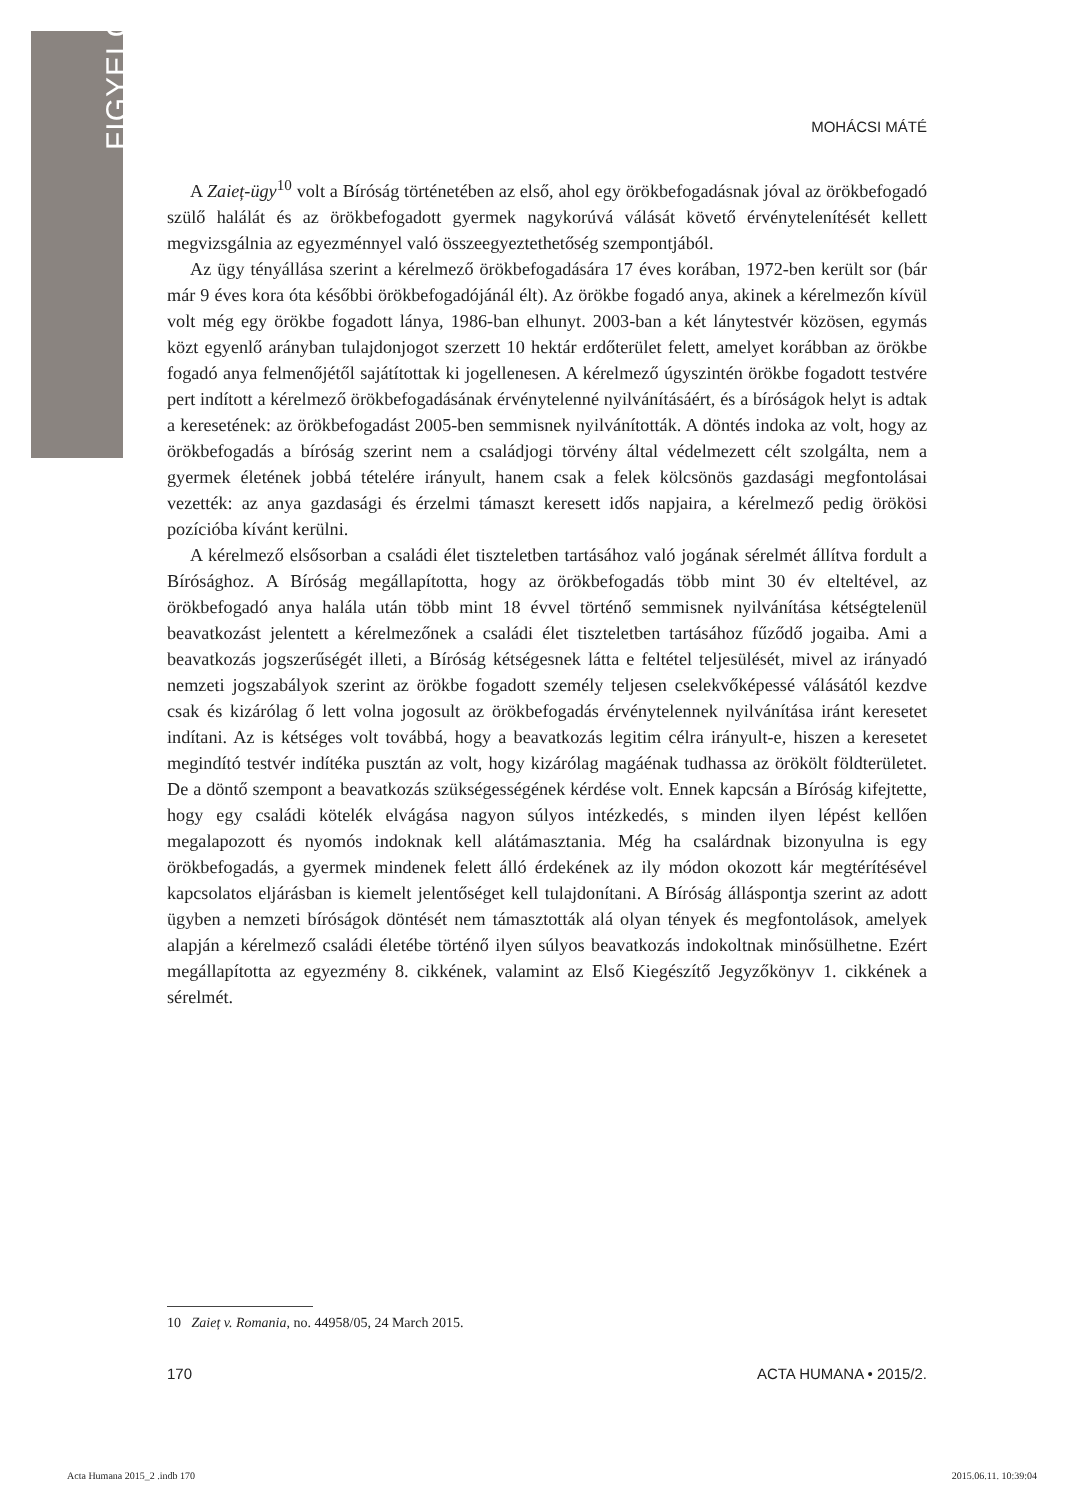FIGYELŐ
MOHÁCSI MÁTÉ
A Zaieț-ügy<sup>10</sup> volt a Bíróság történetében az első, ahol egy örökbefogadásnak jóval az örökbefogadó szülő halálát és az örökbefogadott gyermek nagykorúvá válását követő érvénytelenítését kellett megvizsgálnia az egyezménnyel való összeegyeztethetőség szempontjából.
Az ügy tényállása szerint a kérelmező örökbefogadására 17 éves korában, 1972-ben került sor (bár már 9 éves kora óta későbbi örökbefogadójánál élt). Az örökbe fogadó anya, akinek a kérelmezőn kívül volt még egy örökbe fogadott lánya, 1986-ban elhunyt. 2003-ban a két lánytestvér közösen, egymás közt egyenlő arányban tulajdonjogot szerzett 10 hektár erdőterület felett, amelyet korábban az örökbe fogadó anya felmenőjétől sajátítottak ki jogellenesen. A kérelmező úgyszintén örökbe fogadott testvére pert indított a kérelmező örökbefogadásának érvénytelenné nyilvánításáért, és a bíróságok helyt is adtak a keresetének: az örökbefogadást 2005-ben semmisnek nyilvánították. A döntés indoka az volt, hogy az örökbefogadás a bíróság szerint nem a családjogi törvény által védelmezett célt szolgálta, nem a gyermek életének jobbá tételére irányult, hanem csak a felek kölcsönös gazdasági megfontolásai vezették: az anya gazdasági és érzelmi támaszt keresett idős napjaira, a kérelmező pedig örökösi pozícióba kívánt kerülni.
A kérelmező elsősorban a családi élet tiszteletben tartásához való jogának sérelmét állítva fordult a Bírósághoz. A Bíróság megállapította, hogy az örökbefogadás több mint 30 év elteltével, az örökbefogadó anya halála után több mint 18 évvel történő semmisnek nyilvánítása kétségtelenül beavatkozást jelentett a kérelmezőnek a családi élet tiszteletben tartásához fűződő jogaiba. Ami a beavatkozás jogszerűségét illeti, a Bíróság kétségesnek látta e feltétel teljesülését, mivel az irányadó nemzeti jogszabályok szerint az örökbe fogadott személy teljesen cselekvőképessé válásától kezdve csak és kizárólag ő lett volna jogosult az örökbefogadás érvénytelennek nyilvánítása iránt keresetet indítani. Az is kétséges volt továbbá, hogy a beavatkozás legitim célra irányult-e, hiszen a keresetet megindító testvér indítéka pusztán az volt, hogy kizárólag magáénak tudhassa az örökölt földterületet. De a döntő szempont a beavatkozás szükségességének kérdése volt. Ennek kapcsán a Bíróság kifejtette, hogy egy családi kötelék elvágása nagyon súlyos intézkedés, s minden ilyen lépést kellően megalapozott és nyomós indoknak kell alátámasztania. Még ha csalárdnak bizonyulna is egy örökbefogadás, a gyermek mindenek felett álló érdekének az ily módon okozott kár megtérítésével kapcsolatos eljárásban is kiemelt jelentőséget kell tulajdonítani. A Bíróság álláspontja szerint az adott ügyben a nemzeti bíróságok döntését nem támasztották alá olyan tények és megfontolások, amelyek alapján a kérelmező családi életébe történő ilyen súlyos beavatkozás indokoltnak minősülhetne. Ezért megállapította az egyezmény 8. cikkének, valamint az Első Kiegészítő Jegyzőkönyv 1. cikkének a sérelmét.
10 Zaieț v. Romania, no. 44958/05, 24 March 2015.
170 ACTA HUMANA • 2015/2.
Acta Humana 2015_2 .indb 170 2015.06.11. 10:39:04